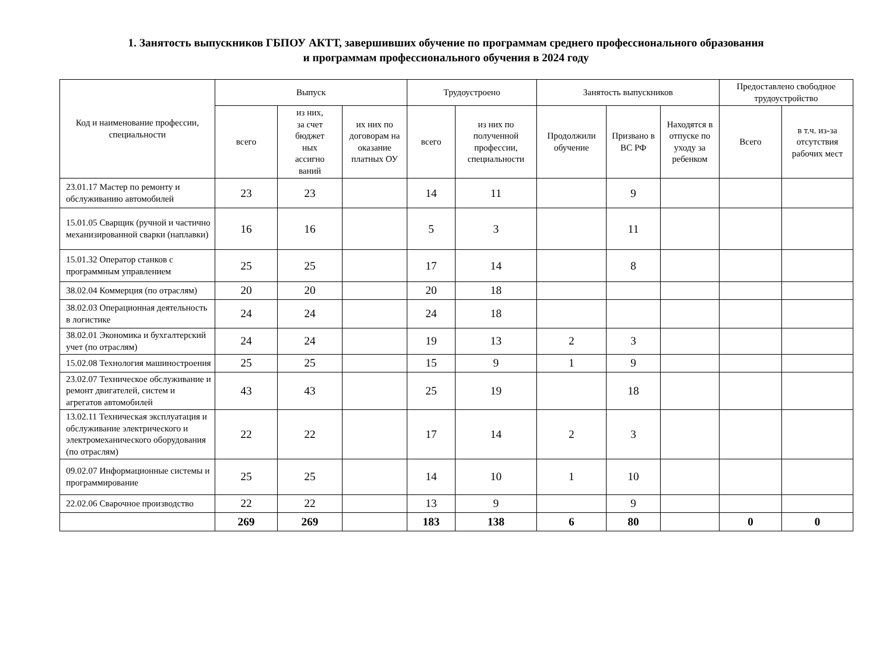1. Занятость выпускников ГБПОУ АКТТ, завершивших обучение по программам среднего профессионального образования
и программам профессионального обучения в 2024 году
| Код и наименование профессии, специальности | Выпуск | | | Трудоустроено | | Занятость выпускников | | | Предоставлено свободное трудоустройство | |
| --- | --- | --- | --- | --- | --- | --- | --- | --- | --- | --- |
| | всего | из них, за счет бюджет ных ассигно ваний | их них по договорам на оказание платных ОУ | | | Продолжили обучение | Призвано в ВС РФ | Находятся в отпуске по уходу за ребенком | | |
| | | | | всего | из них по полученной профессии, специальности | | | | Всего | в т.ч. из-за отсутствия рабочих мест |
| 23.01.17 Мастер по ремонту и обслуживанию автомобилей | 23 | 23 | | 14 | 11 | | 9 | | | |
| 15.01.05 Сварщик (ручной и частично механизированной сварки (наплавки) | 16 | 16 | | 5 | 3 | | 11 | | | |
| 15.01.32 Оператор станков с программным управлением | 25 | 25 | | 17 | 14 | | 8 | | | |
| 38.02.04 Коммерция (по отраслям) | 20 | 20 | | 20 | 18 | | | | | |
| 38.02.03 Операционная деятельность в логистике | 24 | 24 | | 24 | 18 | | | | | |
| 38.02.01 Экономика и бухгалтерский учет (по отраслям) | 24 | 24 | | 19 | 13 | 2 | 3 | | | |
| 15.02.08 Технология машиностроения | 25 | 25 | | 15 | 9 | 1 | 9 | | | |
| 23.02.07 Техническое обслуживание и ремонт двигателей, систем и агрегатов автомобилей | 43 | 43 | | 25 | 19 | | 18 | | | |
| 13.02.11 Техническая эксплуатация и обслуживание электрического и электромеханического оборудования (по отраслям) | 22 | 22 | | 17 | 14 | 2 | 3 | | | |
| 09.02.07 Информационные системы и программирование | 25 | 25 | | 14 | 10 | 1 | 10 | | | |
| 22.02.06 Сварочное производство | 22 | 22 | | 13 | 9 | | 9 | | | |
| | 269 | 269 | | 183 | 138 | 6 | 80 | | 0 | 0 |